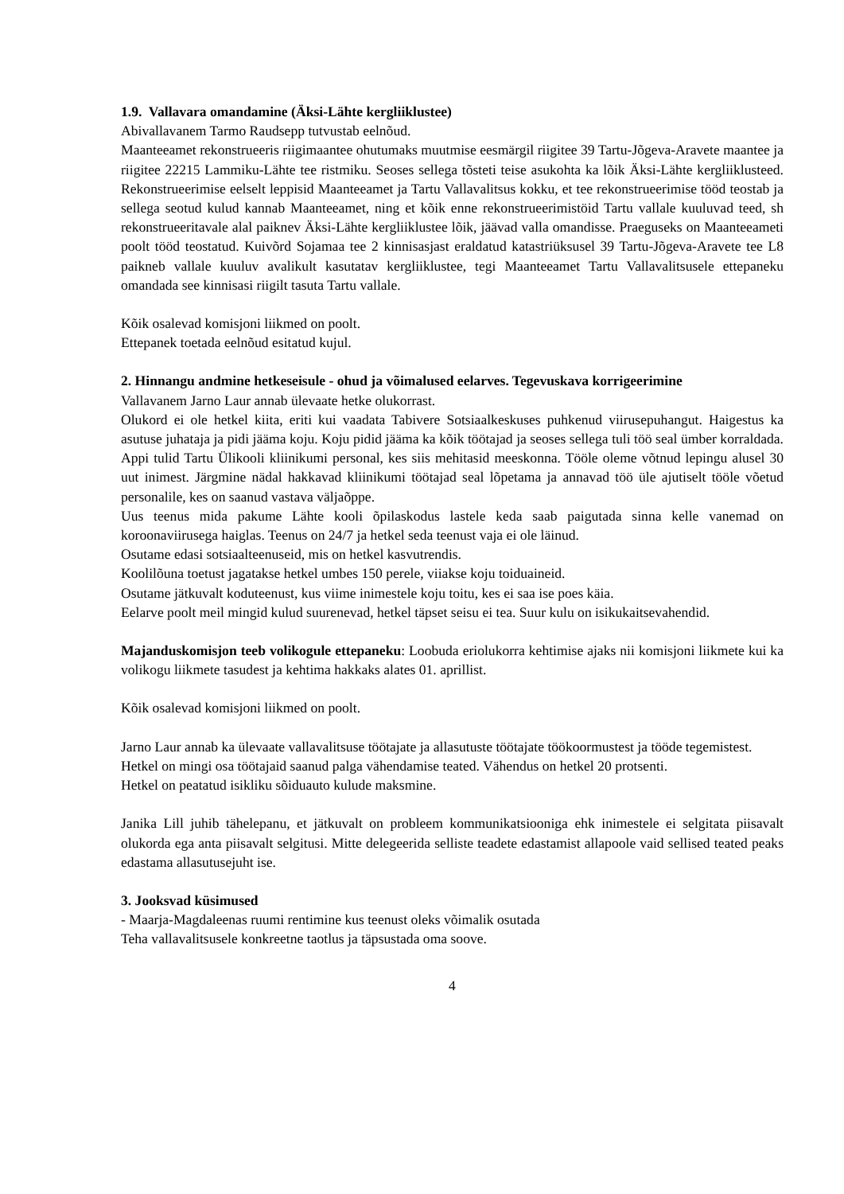1.9. Vallavara omandamine (Äksi-Lähte kergliiklustee)
Abivallavanem Tarmo Raudsepp tutvustab eelnõud.
Maanteeamet rekonstrueeris riigimaantee ohutumaks muutmise eesmärgil riigitee 39 Tartu-Jõgeva-Aravete maantee ja riigitee 22215 Lammiku-Lähte tee ristmiku. Seoses sellega tõsteti teise asukohta ka lõik Äksi-Lähte kergliiklusteed. Rekonstrueerimise eelselt leppisid Maanteeamet ja Tartu Vallavalitsus kokku, et tee rekonstrueerimise tööd teostab ja sellega seotud kulud kannab Maanteeamet, ning et kõik enne rekonstrueerimistöid Tartu vallale kuuluvad teed, sh rekonstrueeritavale alal paiknev Äksi-Lähte kergliiklustee lõik, jäävad valla omandisse. Praeguseks on Maanteeameti poolt tööd teostatud. Kuivõrd Sojamaa tee 2 kinnisasjast eraldatud katastriüksusel 39 Tartu-Jõgeva-Aravete tee L8 paikneb vallale kuuluv avalikult kasutatav kergliiklustee, tegi Maanteeamet Tartu Vallavalitsusele ettepaneku omandada see kinnisasi riigilt tasuta Tartu vallale.
Kõik osalevad komisjoni liikmed on poolt.
Ettepanek toetada eelnõud esitatud kujul.
2. Hinnangu andmine hetkeseisule - ohud ja võimalused eelarves. Tegevuskava korrigeerimine
Vallavanem Jarno Laur annab ülevaate hetke olukorrast.
Olukord ei ole hetkel kiita, eriti kui vaadata Tabivere Sotsiaalkeskuses puhkenud viirusepuhangut. Haigestus ka asutuse juhataja ja pidi jääma koju. Koju pidid jääma ka kõik töötajad ja seoses sellega tuli töö seal ümber korraldada. Appi tulid Tartu Ülikooli kliinikumi personal, kes siis mehitasid meeskonna. Tööle oleme võtnud lepingu alusel 30 uut inimest. Järgmine nädal hakkavad kliinikumi töötajad seal lõpetama ja annavad töö üle ajutiselt tööle võetud personalile, kes on saanud vastava väljaõppe.
Uus teenus mida pakume Lähte kooli õpilaskodus lastele keda saab paigutada sinna kelle vanemad on koroonaviirusega haiglas. Teenus on 24/7 ja hetkel seda teenust vaja ei ole läinud.
Osutame edasi sotsiaalteenuseid, mis on hetkel kasvutrendis.
Koolilõuna toetust jagatakse hetkel umbes 150 perele, viiakse koju toiduaineid.
Osutame jätkuvalt koduteenust, kus viime inimestele koju toitu, kes ei saa ise poes käia.
Eelarve poolt meil mingid kulud suurenevad, hetkel täpset seisu ei tea. Suur kulu on isikukaitsevahendid.
Majanduskomisjon teeb volikogule ettepaneku: Loobuda eriolukorra kehtimise ajaks nii komisjoni liikmete kui ka volikogu liikmete tasudest ja kehtima hakkaks alates 01. aprillist.
Kõik osalevad komisjoni liikmed on poolt.
Jarno Laur annab ka ülevaate vallavalitsuse töötajate ja allasutuste töötajate töökoormustest ja tööde tegemistest.
Hetkel on mingi osa töötajaid saanud palga vähendamise teated. Vähendus on hetkel 20 protsenti.
Hetkel on peatatud isikliku sõiduauto kulude maksmine.
Janika Lill juhib tähelepanu, et jätkuvalt on probleem kommunikatsiooniga ehk inimestele ei selgitata piisavalt olukorda ega anta piisavalt selgitusi. Mitte delegeerida selliste teadete edastamist allapoole vaid sellised teated peaks edastama allasutusejuht ise.
3. Jooksvad küsimused
- Maarja-Magdaleenas ruumi rentimine kus teenust oleks võimalik osutada
Teha vallavalitsusele konkreetne taotlus ja täpsustada oma soove.
4